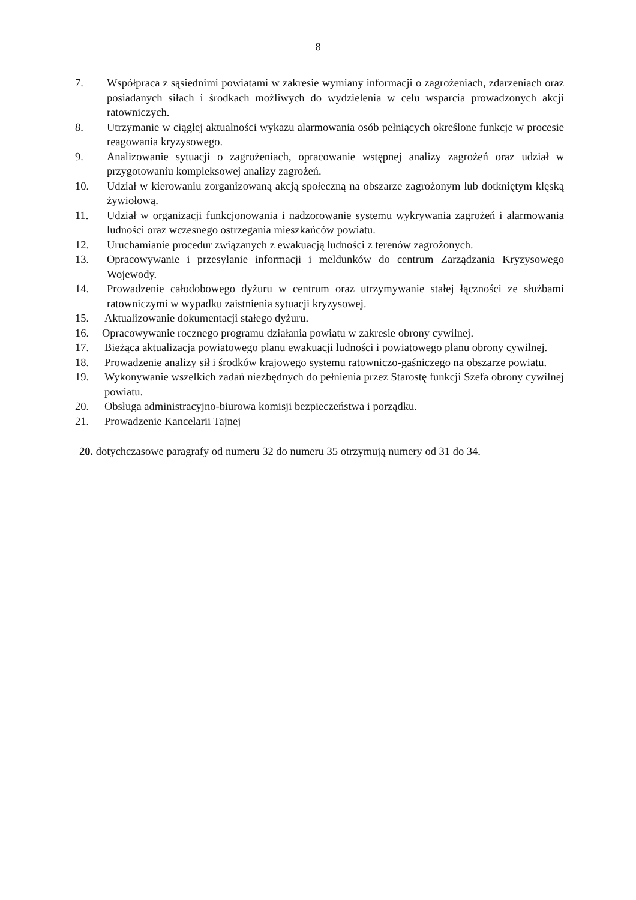8
7. Współpraca z sąsiednimi powiatami w zakresie wymiany informacji o zagrożeniach, zdarzeniach oraz posiadanych siłach i środkach możliwych do wydzielenia w celu wsparcia prowadzonych akcji ratowniczych.
8. Utrzymanie w ciągłej aktualności wykazu alarmowania osób pełniących określone funkcje w procesie reagowania kryzysowego.
9. Analizowanie sytuacji o zagrożeniach, opracowanie wstępnej analizy zagrożeń oraz udział w przygotowaniu kompleksowej analizy zagrożeń.
10. Udział w kierowaniu zorganizowaną akcją społeczną na obszarze zagrożonym lub dotkniętym klęską żywiołową.
11. Udział w organizacji funkcjonowania i nadzorowanie systemu wykrywania zagrożeń i alarmowania ludności oraz wczesnego ostrzegania mieszkańców powiatu.
12. Uruchamianie procedur związanych z ewakuacją ludności z terenów zagrożonych.
13. Opracowywanie i przesyłanie informacji i meldunków do centrum Zarządzania Kryzysowego Wojewody.
14. Prowadzenie całodobowego dyżuru w centrum oraz utrzymywanie stałej łączności ze służbami ratowniczymi w wypadku zaistnienia sytuacji kryzysowej.
15. Aktualizowanie dokumentacji stałego dyżuru.
16. Opracowywanie rocznego programu działania powiatu w zakresie obrony cywilnej.
17. Bieżąca aktualizacja powiatowego planu ewakuacji ludności i powiatowego planu obrony cywilnej.
18. Prowadzenie analizy sił i środków krajowego systemu ratowniczo-gaśniczego na obszarze powiatu.
19. Wykonywanie wszelkich zadań niezbędnych do pełnienia przez Starostę funkcji Szefa obrony cywilnej powiatu.
20. Obsługa administracyjno-biurowa komisji bezpieczeństwa i porządku.
21. Prowadzenie Kancelarii Tajnej
20. dotychczasowe paragrafy od numeru 32 do numeru 35 otrzymują numery od 31 do 34.